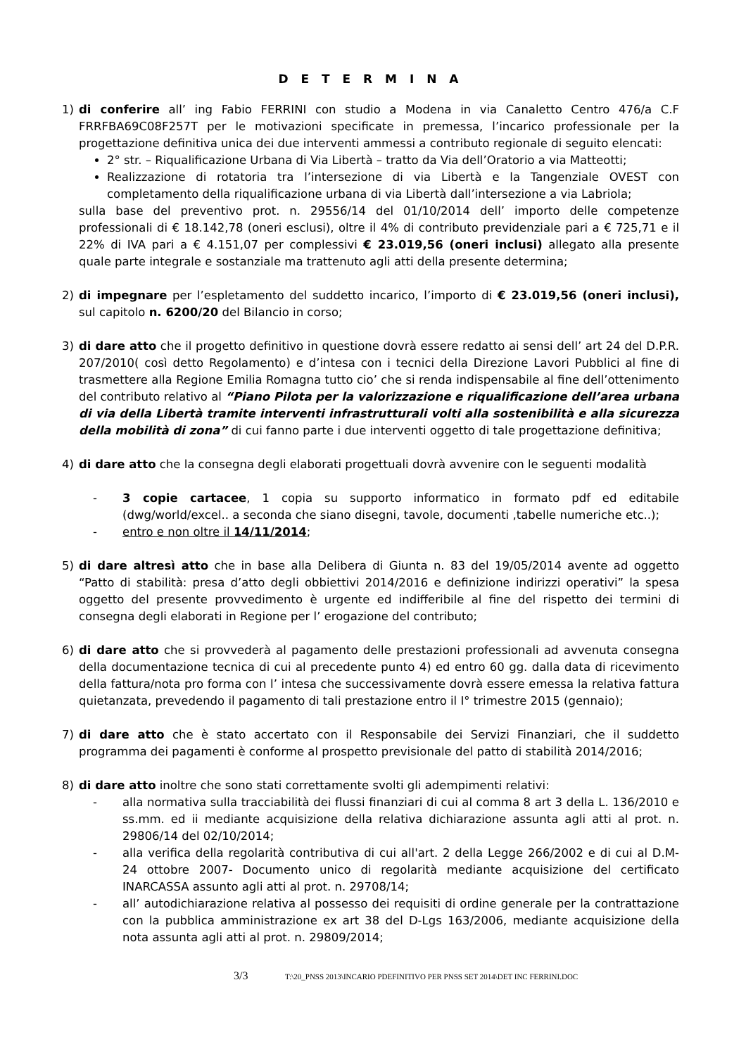D E T E R M I N A
1) di conferire all’ ing Fabio FERRINI con studio a Modena in via Canaletto Centro 476/a C.F FRRFBA69C08F257T per le motivazioni specificate in premessa, l’incarico professionale per la progettazione definitiva unica dei due interventi ammessi a contributo regionale di seguito elencati:
2° str. – Riqualificazione Urbana di Via Libertà – tratto da Via dell’Oratorio a via Matteotti;
Realizzazione di rotatoria tra l’intersezione di via Libertà e la Tangenziale OVEST con completamento della riqualificazione urbana di via Libertà dall’intersezione a via Labriola;
sulla base del preventivo prot. n. 29556/14 del 01/10/2014 dell’ importo delle competenze professionali di € 18.142,78 (oneri esclusi), oltre il 4% di contributo previdenziale pari a € 725,71 e il 22% di IVA pari a € 4.151,07 per complessivi € 23.019,56 (oneri inclusi) allegato alla presente quale parte integrale e sostanziale ma trattenuto agli atti della presente determina;
2) di impegnare per l’espletamento del suddetto incarico, l’importo di € 23.019,56 (oneri inclusi), sul capitolo n. 6200/20 del Bilancio in corso;
3) di dare atto che il progetto definitivo in questione dovrà essere redatto ai sensi dell’ art 24 del D.P.R. 207/2010( così detto Regolamento) e d’intesa con i tecnici della Direzione Lavori Pubblici al fine di trasmettere alla Regione Emilia Romagna tutto cio’ che si renda indispensabile al fine dell’ottenimento del contributo relativo al “Piano Pilota per la valorizzazione e riqualificazione dell’area urbana di via della Libertà tramite interventi infrastrutturali volti alla sostenibilità e alla sicurezza della mobilità di zona” di cui fanno parte i due interventi oggetto di tale progettazione definitiva;
4) di dare atto che la consegna degli elaborati progettuali dovrà avvenire con le seguenti modalità
- 3 copie cartacee, 1 copia su supporto informatico in formato pdf ed editabile (dwg/world/excel.. a seconda che siano disegni, tavole, documenti ,tabelle numeriche etc..);
- entro e non oltre il 14/11/2014;
5) di dare altresì atto che in base alla Delibera di Giunta n. 83 del 19/05/2014 avente ad oggetto “Patto di stabilità: presa d’atto degli obbiettivi 2014/2016 e definizione indirizzi operativi” la spesa oggetto del presente provvedimento è urgente ed indifferibile al fine del rispetto dei termini di consegna degli elaborati in Regione per l’ erogazione del contributo;
6) di dare atto che si provvederà al pagamento delle prestazioni professionali ad avvenuta consegna della documentazione tecnica di cui al precedente punto 4) ed entro 60 gg. dalla data di ricevimento della fattura/nota pro forma con l’ intesa che successivamente dovrà essere emessa la relativa fattura quietanzata, prevedendo il pagamento di tali prestazione entro il I° trimestre 2015 (gennaio);
7) di dare atto che è stato accertato con il Responsabile dei Servizi Finanziari, che il suddetto programma dei pagamenti è conforme al prospetto previsionale del patto di stabilità 2014/2016;
8) di dare atto inoltre che sono stati correttamente svolti gli adempimenti relativi:
- alla normativa sulla tracciabilità dei flussi finanziari di cui al comma 8 art 3 della L. 136/2010 e ss.mm. ed ii mediante acquisizione della relativa dichiarazione assunta agli atti al prot. n. 29806/14 del 02/10/2014;
- alla verifica della regolarità contributiva di cui all'art. 2 della Legge 266/2002 e di cui al D.M- 24 ottobre 2007- Documento unico di regolarità mediante acquisizione del certificato INARCASSA assunto agli atti al prot. n. 29708/14;
- all’ autodichiarazione relativa al possesso dei requisiti di ordine generale per la contrattazione con la pubblica amministrazione ex art 38 del D-Lgs 163/2006, mediante acquisizione della nota assunta agli atti al prot. n. 29809/2014;
3/3 T:\20_PNSS 2013\INCARIO PDEFINITIVO PER PNSS SET 2014\DET INC FERRINI.DOC